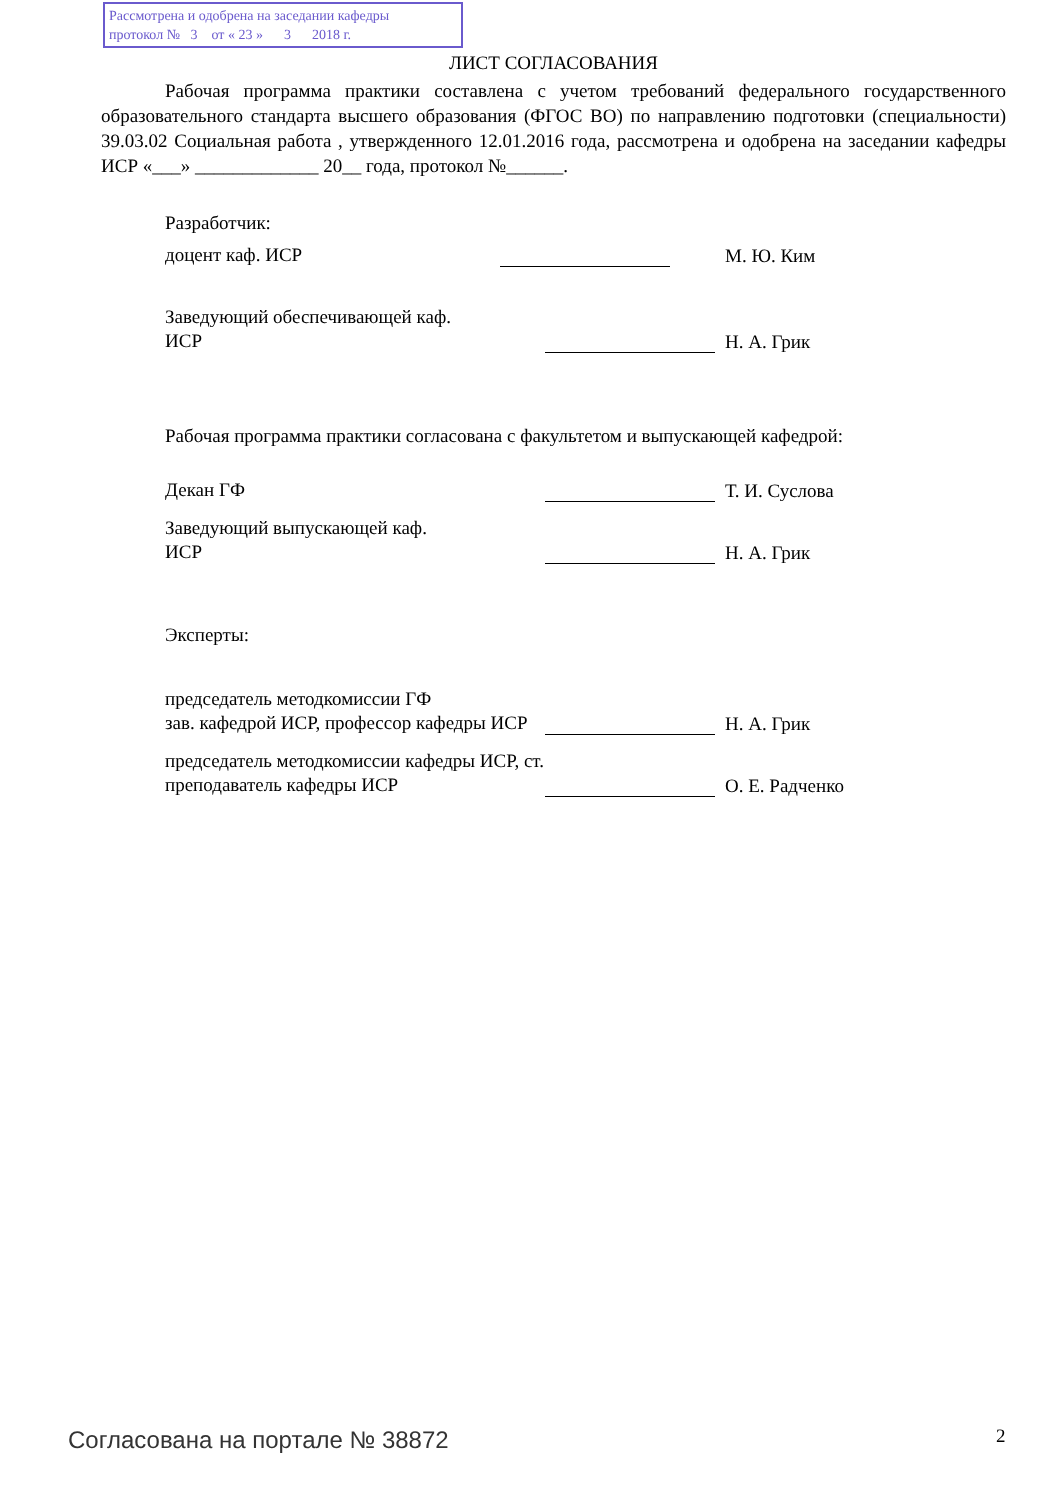Рассмотрена и одобрена на заседании кафедры
протокол № 3 от « 23 » 3 2018 г.
ЛИСТ СОГЛАСОВАНИЯ
Рабочая программа практики составлена с учетом требований федерального государственного образовательного стандарта высшего образования (ФГОС ВО) по направлению подготовки (специальности) 39.03.02 Социальная работа , утвержденного 12.01.2016 года, рассмотрена и одобрена на заседании кафедры ИСР «___» _____________ 20__ года, протокол №______.
Разработчик:
доцент каф. ИСР
М. Ю. Ким
Заведующий обеспечивающей каф.
ИСР
Н. А. Грик
Рабочая программа практики согласована с факультетом и выпускающей кафедрой:
Декан ГФ
Т. И. Суслова
Заведующий выпускающей каф.
ИСР
Н. А. Грик
Эксперты:
председатель методкомиссии ГФ
зав. кафедрой ИСР, профессор кафедры ИСР
Н. А. Грик
председатель методкомиссии кафедры ИСР, ст. преподаватель кафедры ИСР
О. Е. Радченко
Согласована на портале № 38872 2